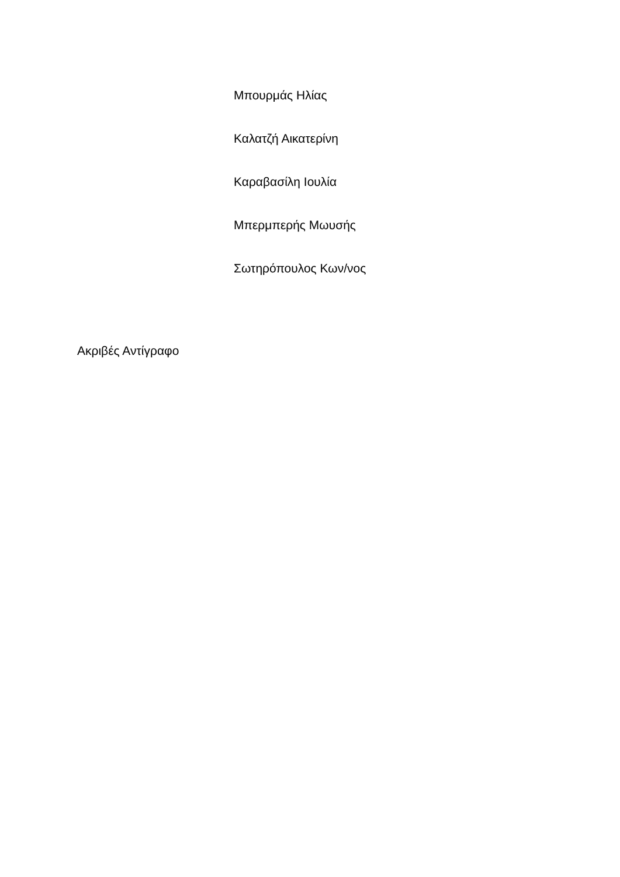Μπουρμάς Ηλίας
Καλατζή Αικατερίνη
Καραβασίλη Ιουλία
Μπερμπερής Μωυσής
Σωτηρόπουλος Κων/νος
Ακριβές Αντίγραφο